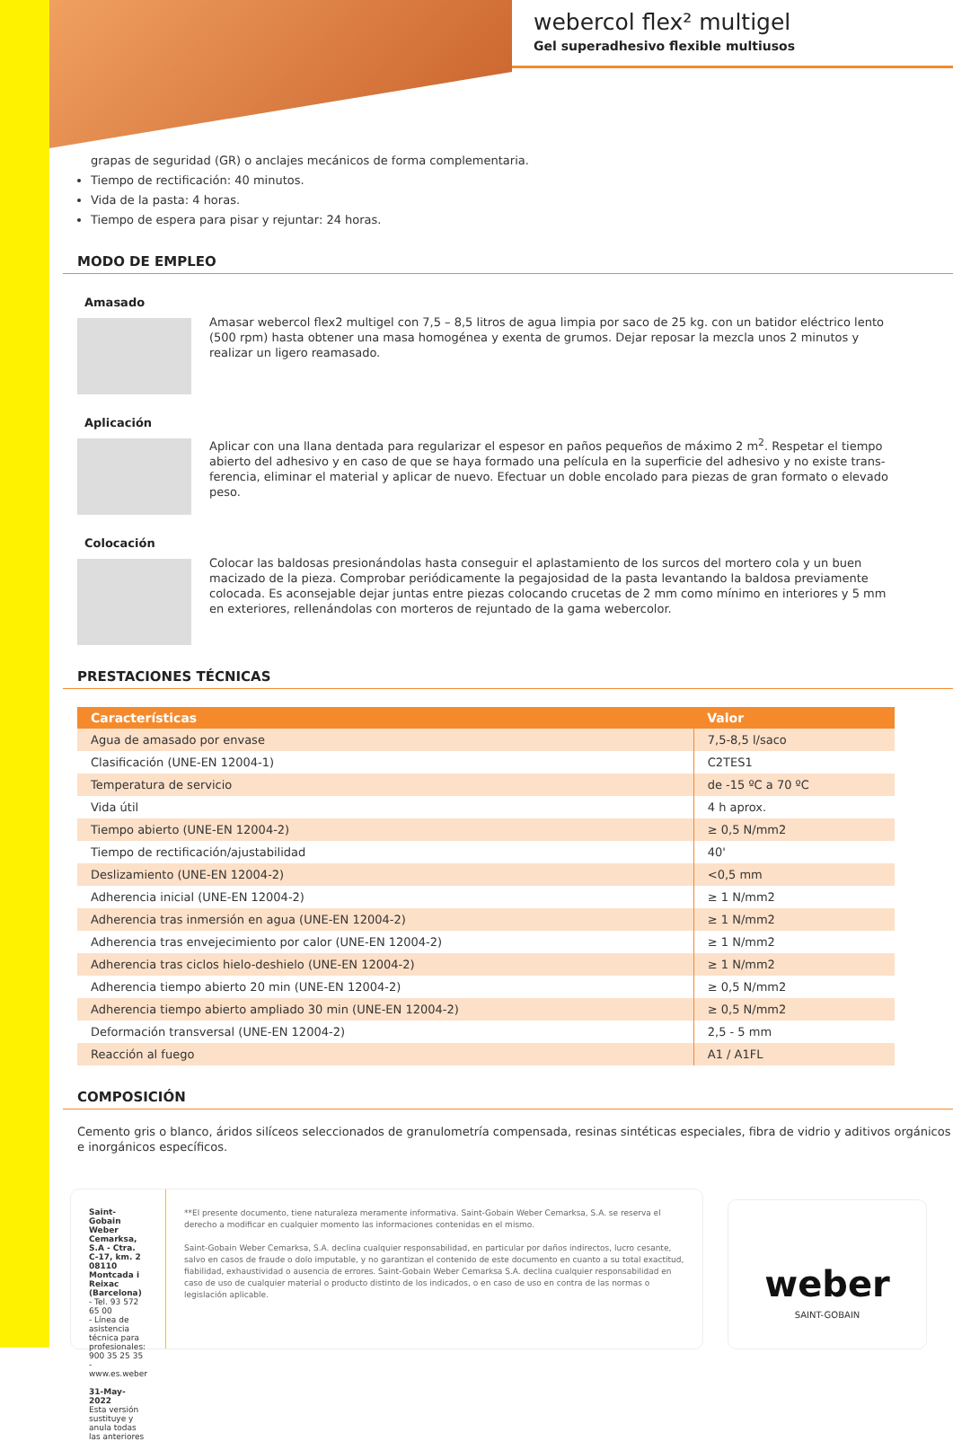webercol flex² multigel
Gel superadhesivo flexible multiusos
grapas de seguridad (GR) o anclajes mecánicos de forma complementaria.
Tiempo de rectificación: 40 minutos.
Vida de la pasta: 4 horas.
Tiempo de espera para pisar y rejuntar: 24 horas.
MODO DE EMPLEO
Amasado
Amasar webercol flex2 multigel con 7,5 – 8,5 litros de agua limpia por saco de 25 kg. con un batidor eléctrico lento (500 rpm) hasta obtener una masa homogénea y exenta de grumos. Dejar reposar la mezcla unos 2 minutos y realizar un ligero reamasado.
Aplicación
Aplicar con una llana dentada para regularizar el espesor en paños pequeños de máximo 2 m<sup>2</sup>. Respetar el tiempo abierto del adhesivo y en caso de que se haya formado una película en la superficie del adhesivo y no existe trans-ferencia, eliminar el material y aplicar de nuevo. Efectuar un doble encolado para piezas de gran formato o elevado peso.
Colocación
Colocar las baldosas presionándolas hasta conseguir el aplastamiento de los surcos del mortero cola y un buen macizado de la pieza. Comprobar periódicamente la pegajosidad de la pasta levantando la baldosa previamente colocada. Es aconsejable dejar juntas entre piezas colocando crucetas de 2 mm como mínimo en interiores y 5 mm en exteriores, rellenándolas con morteros de rejuntado de la gama webercolor.
PRESTACIONES TÉCNICAS
| Características | Valor |
| --- | --- |
| Agua de amasado por envase | 7,5-8,5 l/saco |
| Clasificación (UNE-EN 12004-1) | C2TES1 |
| Temperatura de servicio | de -15 ºC a 70 ºC |
| Vida útil | 4 h aprox. |
| Tiempo abierto (UNE-EN 12004-2) | ≥ 0,5 N/mm2 |
| Tiempo de rectificación/ajustabilidad | 40' |
| Deslizamiento (UNE-EN 12004-2) | <0,5 mm |
| Adherencia inicial (UNE-EN 12004-2) | ≥ 1 N/mm2 |
| Adherencia tras inmersión en agua (UNE-EN 12004-2) | ≥ 1 N/mm2 |
| Adherencia tras envejecimiento por calor (UNE-EN 12004-2) | ≥ 1 N/mm2 |
| Adherencia tras ciclos hielo-deshielo (UNE-EN 12004-2) | ≥ 1 N/mm2 |
| Adherencia tiempo abierto 20 min (UNE-EN 12004-2) | ≥ 0,5 N/mm2 |
| Adherencia tiempo abierto ampliado 30 min (UNE-EN 12004-2) | ≥ 0,5 N/mm2 |
| Deformación transversal (UNE-EN 12004-2) | 2,5 - 5 mm |
| Reacción al fuego | A1 / A1FL |
COMPOSICIÓN
Cemento gris o blanco, áridos silíceos seleccionados de granulometría compensada, resinas sintéticas especiales, fibra de vidrio y aditivos orgánicos e inorgánicos específicos.
Saint-Gobain Weber Cemarksa, S.A - Ctra. C-17, km. 2 08110 Montcada i Reixac (Barcelona)
- Tel. 93 572 65 00
- Línea de asistencia técnica para profesionales: 900 35 25 35
- www.es.weber
31-May-2022
Esta versión sustituye y anula todas las anteriores
**El presente documento, tiene naturaleza meramente informativa. Saint-Gobain Weber Cemarksa, S.A. se reserva el derecho a modificar en cualquier momento las informaciones contenidas en el mismo.
Saint-Gobain Weber Cemarksa, S.A. declina cualquier responsabilidad, en particular por daños indirectos, lucro cesante, salvo en casos de fraude o dolo imputable, y no garantizan el contenido de este documento en cuanto a su total exactitud, fiabilidad, exhaustividad o ausencia de errores. Saint-Gobain Weber Cemarksa S.A. declina cualquier responsabilidad en caso de uso de cualquier material o producto distinto de los indicados, o en caso de uso en contra de las normas o legislación aplicable.
weber
SAINT-GOBAIN